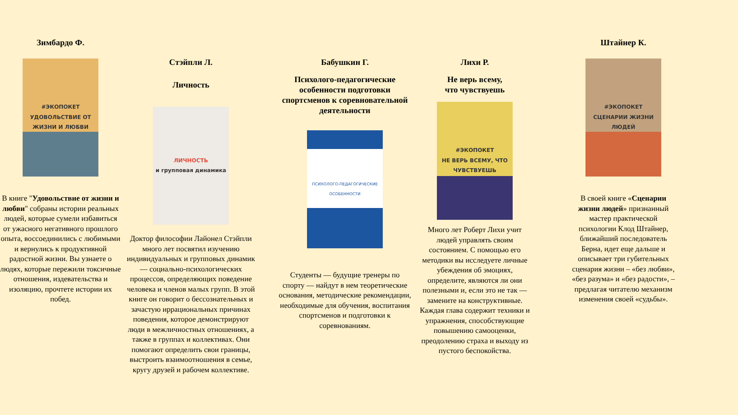Зимбардо Ф.
#ЭКОПОКЕТ
УДОВОЛЬСТВИЕ ОТ ЖИЗНИ И ЛЮБВИ
В книге "Удовольствие от жизни и любви" собраны истории реальных людей, которые сумели избавиться от ужасного негативного прошлого опыта, воссоединились с любимыми и вернулись к продуктивной радостной жизни. Вы узнаете о людях, которые пережили токсичные отношения, издевательства и изоляцию, прочтете истории их побед.
Стэйпли Л.
Личность
ЛИЧНОСТЬ
и групповая динамика
Доктор философии Лайонел Стэйпли много лет посвятил изучению индивидуальных и групповых динамик — социально-психологических процессов, определяющих поведение человека и членов малых групп. В этой книге он говорит о бессознательных и зачастую иррациональных причинах поведения, которое демонстрируют люди в межличностных отношениях, а также в группах и коллективах. Они помогают определить свои границы, выстроить взаимоотношения в семье, кругу друзей и рабочем коллективе.
Бабушкин Г.
Психолого-педагогические особенности подготовки спортсменов к соревновательной деятельности
ПСИХОЛОГО-ПЕДАГОГИЧЕСКИЕ ОСОБЕННОСТИ
Студенты — будущие тренеры по спорту — найдут в нем теоретические основания, методические рекомендации, необходимые для обучения, воспитания спортсменов и подготовки к соревнованиям.
Лихи Р.
Не верь всему,
что чувствуешь
#ЭКОПОКЕТ
НЕ ВЕРЬ ВСЕМУ, ЧТО ЧУВСТВУЕШЬ
Много лет Роберт Лихи учит людей управлять своим состоянием. С помощью его методики вы исследуете личные убеждения об эмоциях, определите, являются ли они полезными и, если это не так — замените на конструктивные. Каждая глава содержит техники и упражнения, способствующие повышению самооценки, преодолению страха и выходу из пустого беспокойства.
Штайнер К.
#ЭКОПОКЕТ
СЦЕНАРИИ ЖИЗНИ ЛЮДЕЙ
В своей книге «Сценарии жизни людей» признанный мастер практической психологии Клод Штайнер, ближайший последователь Берна, идет еще дальше и описывает три губительных сценария жизни – «без любви», «без разума» и «без радости», – предлагая читателю механизм изменения своей «судьбы».